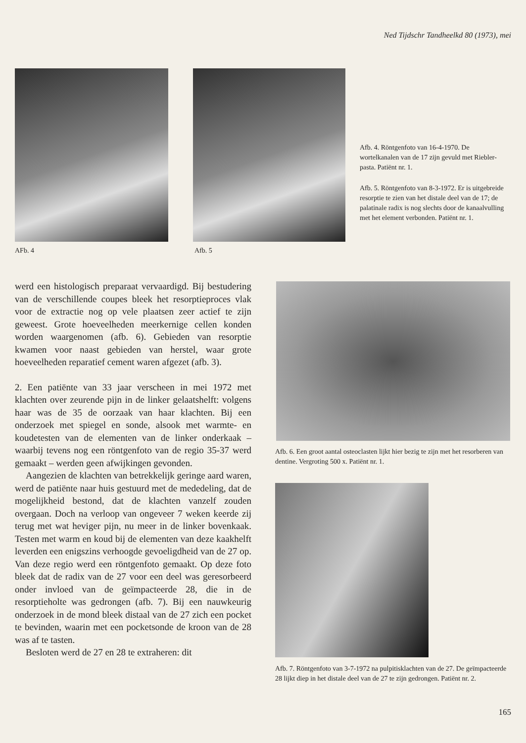Ned Tijdschr Tandheelkd 80 (1973), mei
AFb. 4 Afb. 5
Afb. 4. Röntgenfoto van 16-4-1970. De wortelkanalen van de 17 zijn gevuld met Riebler-pasta. Patiënt nr. 1.
Afb. 5. Röntgenfoto van 8-3-1972. Er is uitgebreide resorptie te zien van het distale deel van de 17; de palatinale radix is nog slechts door de kanaalvulling met het element verbonden. Patiënt nr. 1.
werd een histologisch preparaat vervaardigd. Bij bestudering van de verschillende coupes bleek het resorptieproces vlak voor de extractie nog op vele plaatsen zeer actief te zijn geweest. Grote hoeveelheden meerkernige cellen konden worden waargenomen (afb. 6). Gebieden van resorptie kwamen voor naast gebieden van herstel, waar grote hoeveelheden reparatief cement waren afgezet (afb. 3).
2. Een patiënte van 33 jaar verscheen in mei 1972 met klachten over zeurende pijn in de linker gelaatshelft: volgens haar was de 35 de oorzaak van haar klachten. Bij een onderzoek met spiegel en sonde, alsook met warmte- en koudetesten van de elementen van de linker onderkaak – waarbij tevens nog een röntgenfoto van de regio 35-37 werd gemaakt – werden geen afwijkingen gevonden.
Aangezien de klachten van betrekkelijk geringe aard waren, werd de patiënte naar huis gestuurd met de mededeling, dat de mogelijkheid bestond, dat de klachten vanzelf zouden overgaan. Doch na verloop van ongeveer 7 weken keerde zij terug met wat heviger pijn, nu meer in de linker bovenkaak. Testen met warm en koud bij de elementen van deze kaakhelft leverden een enigszins verhoogde gevoeligdheid van de 27 op. Van deze regio werd een röntgenfoto gemaakt. Op deze foto bleek dat de radix van de 27 voor een deel was geresorbeerd onder invloed van de geïmpacteerde 28, die in de resorptieholte was gedrongen (afb. 7). Bij een nauwkeurig onderzoek in de mond bleek distaal van de 27 zich een pocket te bevinden, waarin met een pocketsonde de kroon van de 28 was af te tasten.
Besloten werd de 27 en 28 te extraheren: dit
Afb. 6. Een groot aantal osteoclasten lijkt hier bezig te zijn met het resorberen van dentine. Vergroting 500 x. Patiënt nr. 1.
Afb. 7. Röntgenfoto van 3-7-1972 na pulpitisklachten van de 27. De geïmpacteerde 28 lijkt diep in het distale deel van de 27 te zijn gedrongen. Patiënt nr. 2.
165